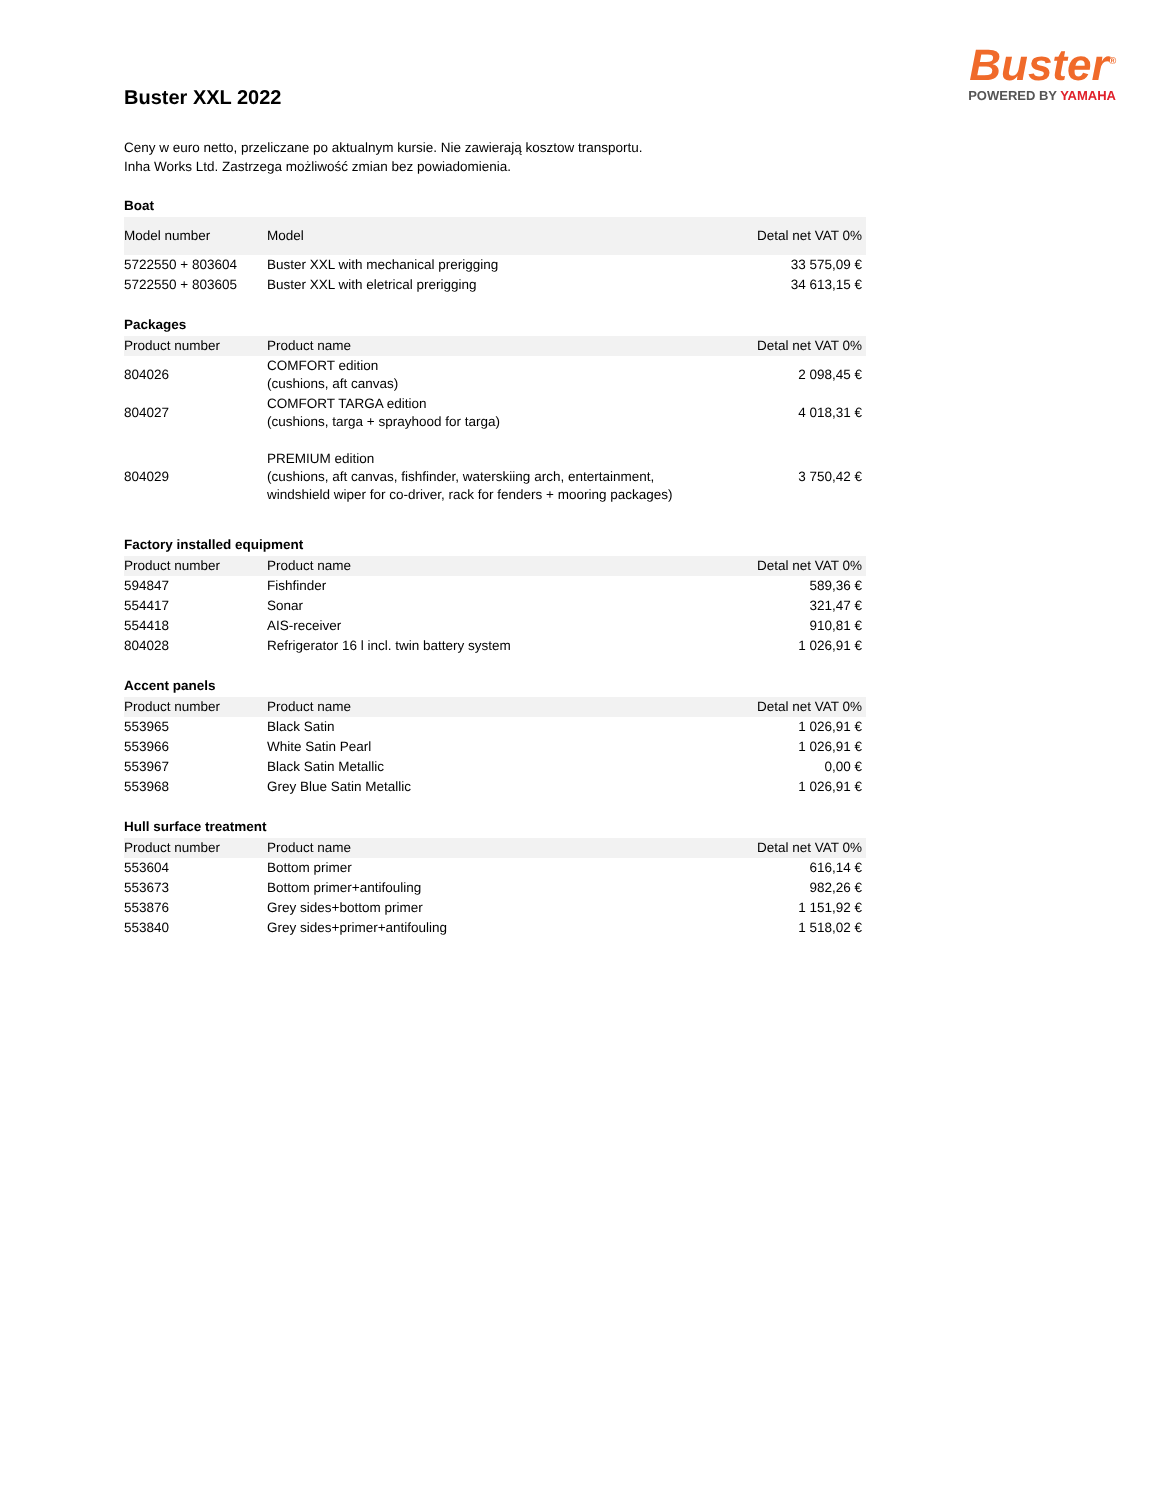Buster<sup>®</sup>
POWERED BY YAMAHA
Buster XXL 2022
Ceny w euro netto, przeliczane po aktualnym kursie. Nie zawierają kosztow transportu.
Inha Works Ltd. Zastrzega możliwość zmian bez powiadomienia.
Boat
| Model number | Model | Detal net VAT 0% |
| --- | --- | --- |
| 5722550 + 803604 | Buster XXL with mechanical prerigging | 33 575,09 € |
| 5722550 + 803605 | Buster XXL with eletrical prerigging | 34 613,15 € |
Packages
| Product number | Product name | Detal net VAT 0% |
| --- | --- | --- |
| 804026 | COMFORT edition (cushions, aft canvas) | 2 098,45 € |
| 804027 | COMFORT TARGA edition (cushions, targa + sprayhood for targa) | 4 018,31 € |
| 804029 | PREMIUM edition (cushions, aft canvas, fishfinder, waterskiing arch, entertainment, windshield wiper for co-driver, rack for fenders + mooring packages) | 3 750,42 € |
Factory installed equipment
| Product number | Product name | Detal net VAT 0% |
| --- | --- | --- |
| 594847 | Fishfinder | 589,36 € |
| 554417 | Sonar | 321,47 € |
| 554418 | AIS-receiver | 910,81 € |
| 804028 | Refrigerator 16 l incl. twin battery system | 1 026,91 € |
Accent panels
| Product number | Product name | Detal net VAT 0% |
| --- | --- | --- |
| 553965 | Black Satin | 1 026,91 € |
| 553966 | White Satin Pearl | 1 026,91 € |
| 553967 | Black Satin Metallic | 0,00 € |
| 553968 | Grey Blue Satin Metallic | 1 026,91 € |
Hull surface treatment
| Product number | Product name | Detal net VAT 0% |
| --- | --- | --- |
| 553604 | Bottom primer | 616,14 € |
| 553673 | Bottom primer+antifouling | 982,26 € |
| 553876 | Grey sides+bottom primer | 1 151,92 € |
| 553840 | Grey sides+primer+antifouling | 1 518,02 € |